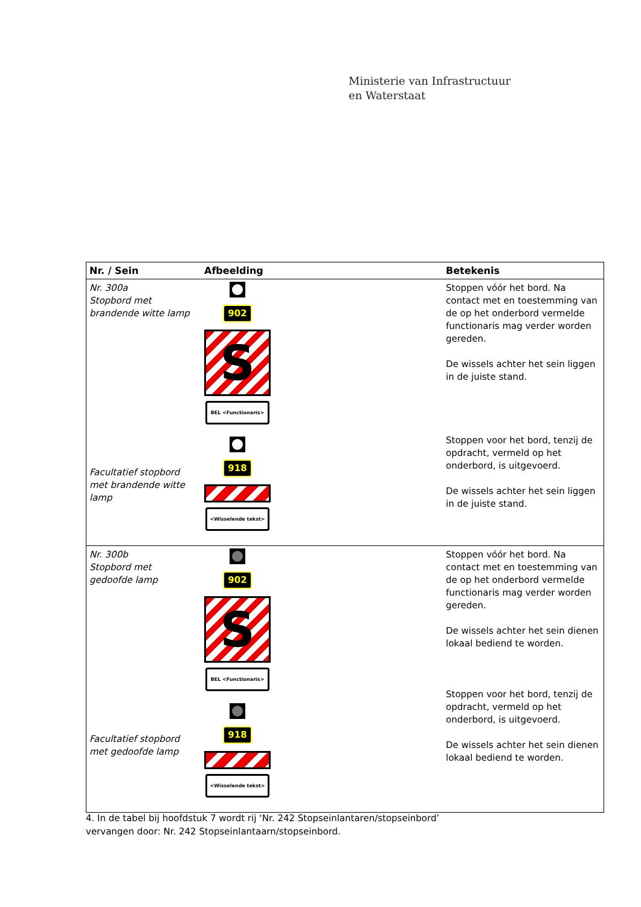Ministerie van Infrastructuur
en Waterstaat
| Nr. / Sein | Afbeelding | Betekenis |
| --- | --- | --- |
| Nr. 300a Stopbord met brandende witte lamp Facultatief stopbord met brandende witte lamp | 902 S BEL <Functionaris> 918 <Wisselende tekst> | Stoppen vóór het bord. Na contact met en toestemming van de op het onderbord vermelde functionaris mag verder worden gereden. De wissels achter het sein liggen in de juiste stand. Stoppen voor het bord, tenzij de opdracht, vermeld op het onderbord, is uitgevoerd. De wissels achter het sein liggen in de juiste stand. |
| Nr. 300b Stopbord met gedoofde lamp Facultatief stopbord met gedoofde lamp | 902 S BEL <Functionaris> 918 <Wisselende tekst> | Stoppen vóór het bord. Na contact met en toestemming van de op het onderbord vermelde functionaris mag verder worden gereden. De wissels achter het sein dienen lokaal bediend te worden. Stoppen voor het bord, tenzij de opdracht, vermeld op het onderbord, is uitgevoerd. De wissels achter het sein dienen lokaal bediend te worden. |
4. In de tabel bij hoofdstuk 7 wordt rij ‘Nr. 242 Stopseinlantaren/stopseinbord’
vervangen door: Nr. 242 Stopseinlantaarn/stopseinbord.